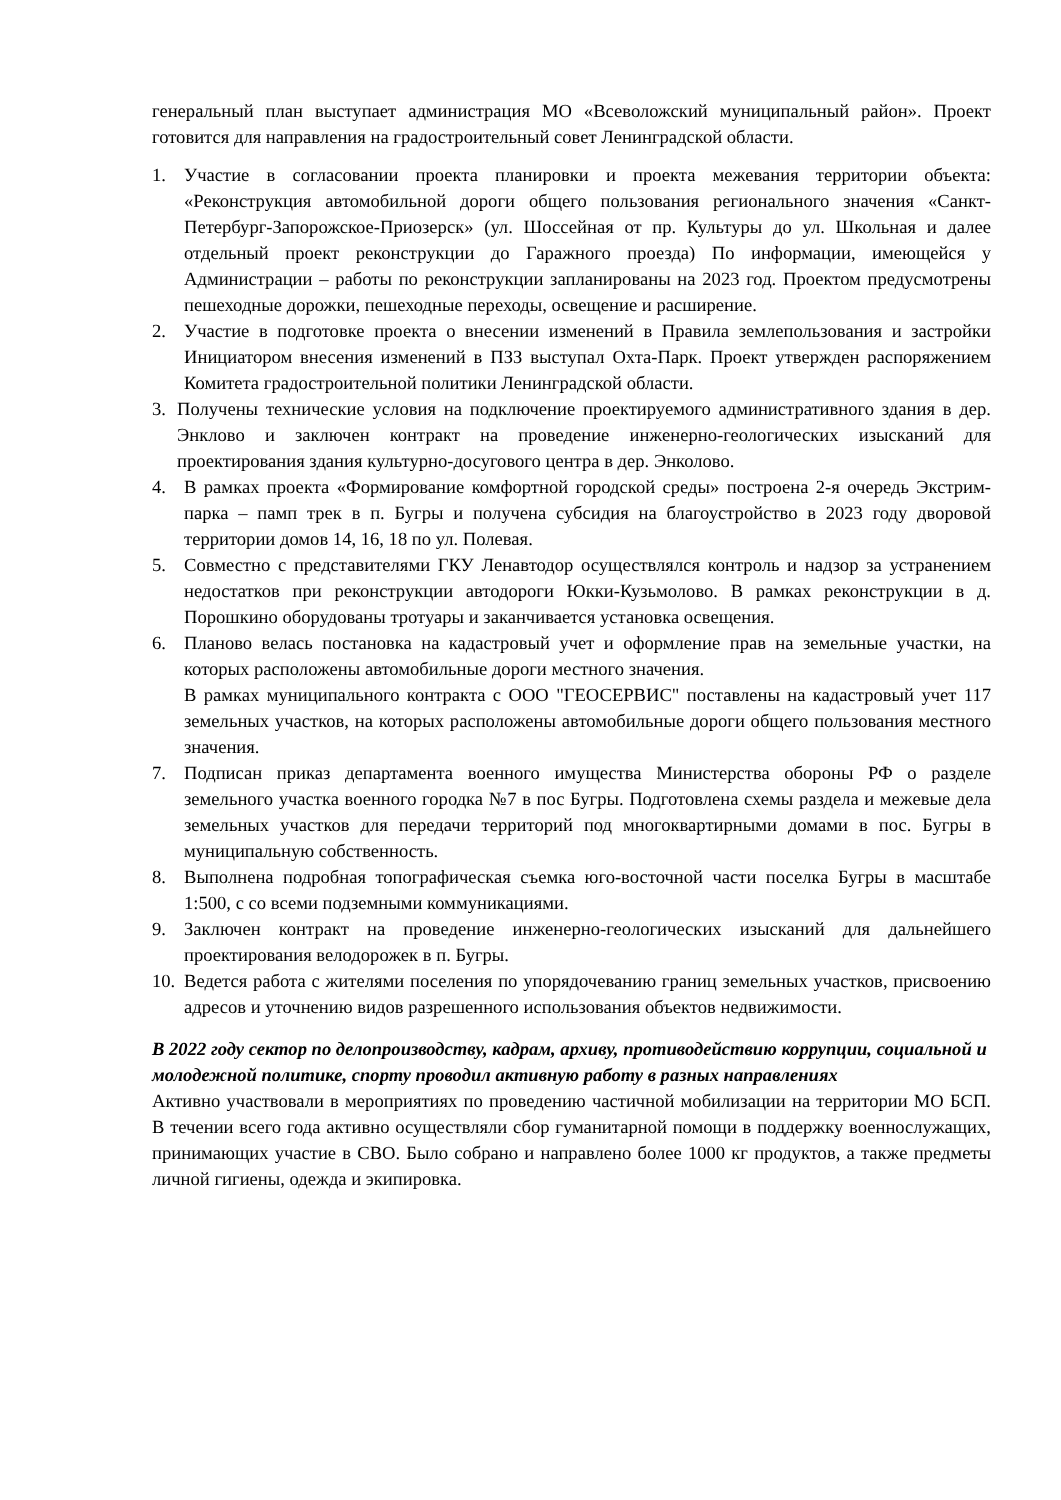генеральный план выступает администрация МО «Всеволожский муниципальный район». Проект готовится для направления на градостроительный совет Ленинградской области.
1. Участие в согласовании проекта планировки и проекта межевания территории объекта: «Реконструкция автомобильной дороги общего пользования регионального значения «Санкт-Петербург-Запорожское-Приозерск» (ул. Шоссейная от пр. Культуры до ул. Школьная и далее отдельный проект реконструкции до Гаражного проезда) По информации, имеющейся у Администрации – работы по реконструкции запланированы на 2023 год. Проектом предусмотрены пешеходные дорожки, пешеходные переходы, освещение и расширение.
2. Участие в подготовке проекта о внесении изменений в Правила землепользования и застройки Инициатором внесения изменений в ПЗЗ выступал Охта-Парк. Проект утвержден распоряжением Комитета градостроительной политики Ленинградской области.
3. Получены технические условия на подключение проектируемого административного здания в дер. Энклово и заключен контракт на проведение инженерно-геологических изысканий для проектирования здания культурно-досугового центра в дер. Энколово.
4. В рамках проекта «Формирование комфортной городской среды» построена 2-я очередь Экстрим-парка – памп трек в п. Бугры и получена субсидия на благоустройство в 2023 году дворовой территории домов 14, 16, 18 по ул. Полевая.
5. Совместно с представителями ГКУ Ленавтодор осуществлялся контроль и надзор за устранением недостатков при реконструкции автодороги Юкки-Кузьмолово. В рамках реконструкции в д. Порошкино оборудованы тротуары и заканчивается установка освещения.
6. Планово велась постановка на кадастровый учет и оформление прав на земельные участки, на которых расположены автомобильные дороги местного значения.
В рамках муниципального контракта с ООО "ГЕОСЕРВИС" поставлены на кадастровый учет 117 земельных участков, на которых расположены автомобильные дороги общего пользования местного значения.
7. Подписан приказ департамента военного имущества Министерства обороны РФ о разделе земельного участка военного городка №7 в пос Бугры. Подготовлена схемы раздела и межевые дела земельных участков для передачи территорий под многоквартирными домами в пос. Бугры в муниципальную собственность.
8. Выполнена подробная топографическая съемка юго-восточной части поселка Бугры в масштабе 1:500, с со всеми подземными коммуникациями.
9. Заключен контракт на проведение инженерно-геологических изысканий для дальнейшего проектирования велодорожек в п. Бугры.
10. Ведется работа с жителями поселения по упорядочеванию границ земельных участков, присвоению адресов и уточнению видов разрешенного использования объектов недвижимости.
В 2022 году сектор по делопроизводству, кадрам, архиву, противодействию коррупции, социальной и молодежной политике, спорту проводил активную работу в разных направлениях
Активно участвовали в мероприятиях по проведению частичной мобилизации на территории МО БСП. В течении всего года активно осуществляли сбор гуманитарной помощи в поддержку военнослужащих, принимающих участие в СВО. Было собрано и направлено более 1000 кг продуктов, а также предметы личной гигиены, одежда и экипировка.